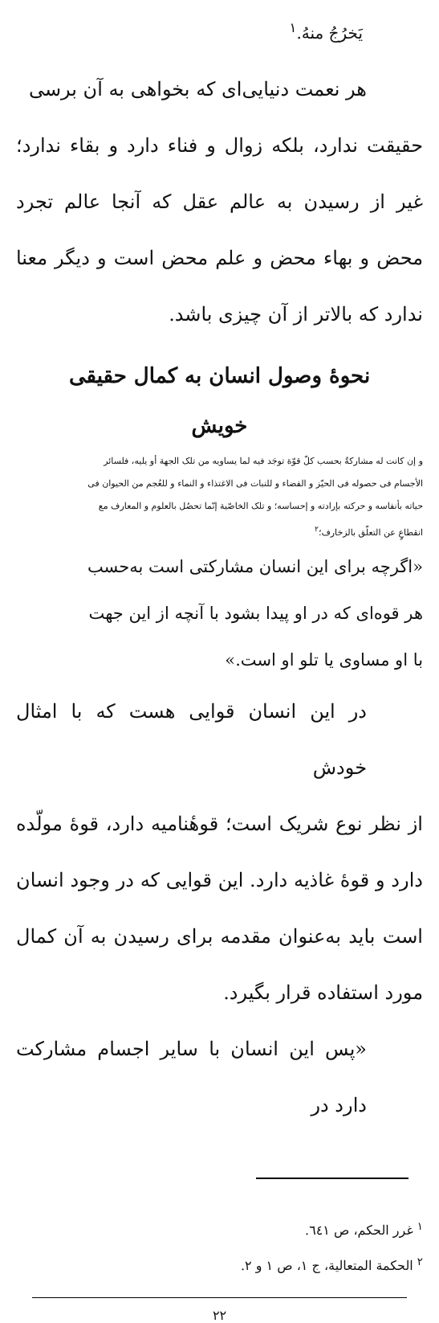يَخرُجُ منهُ.<sup>١</sup>
هر نعمت دنيايی‌ای که بخواهی به آن برسی
حقيقت ندارد، بلکه زوال و فناء دارد و بقاء ندارد؛ غير از رسيدن به عالم عقل که آنجا عالم تجرد محض و بهاء محض و علم محض است و ديگر معنا ندارد که بالاتر از آن چيزی باشد.
نحوهٔ وصول انسان به کمال حقيقی
خويش
و إن کانت له مشارکةٌ بحسب کلّ قوّة توجَد فيه لما يساويه من تلک الجهة أو يليه، فلسائر الأجسام فی حصوله فی الحيّز و الفضاء و للنبات فی الاغتذاء و النماء و للعُجم من الحيوان فی حياته بأنفاسه و حرکته بإرادته و إحساسه؛ و تلک الخاصّية إنّما تحصُل بالعلوم و المعارف مع انقطاعٍ عن التعلّق بالزخارف؛<sup>٢</sup>
«اگرچه برای اين انسان مشارکتی است به‌حسب هر قوه‌ای که در او پيدا بشود با آنچه از اين جهت با او مساوی يا تلو او است.»
در اين انسان قوايی هست که با امثال خودش
از نظر نوع شريک است؛ قوهٔناميه دارد، قوهٔ مولّده دارد و قوهٔ غاذيه دارد. اين قوايی که در وجود انسان است بايد به‌عنوان مقدمه برای رسيدن به آن کمال مورد استفاده قرار بگيرد.
«پس اين انسان با ساير اجسام مشارکت دارد در
<sup>١</sup> غرر الحکم، ص ٦٤١.
<sup>٢</sup> الحکمة المتعالية، ج ١، ص ١ و ٢.
٢٢